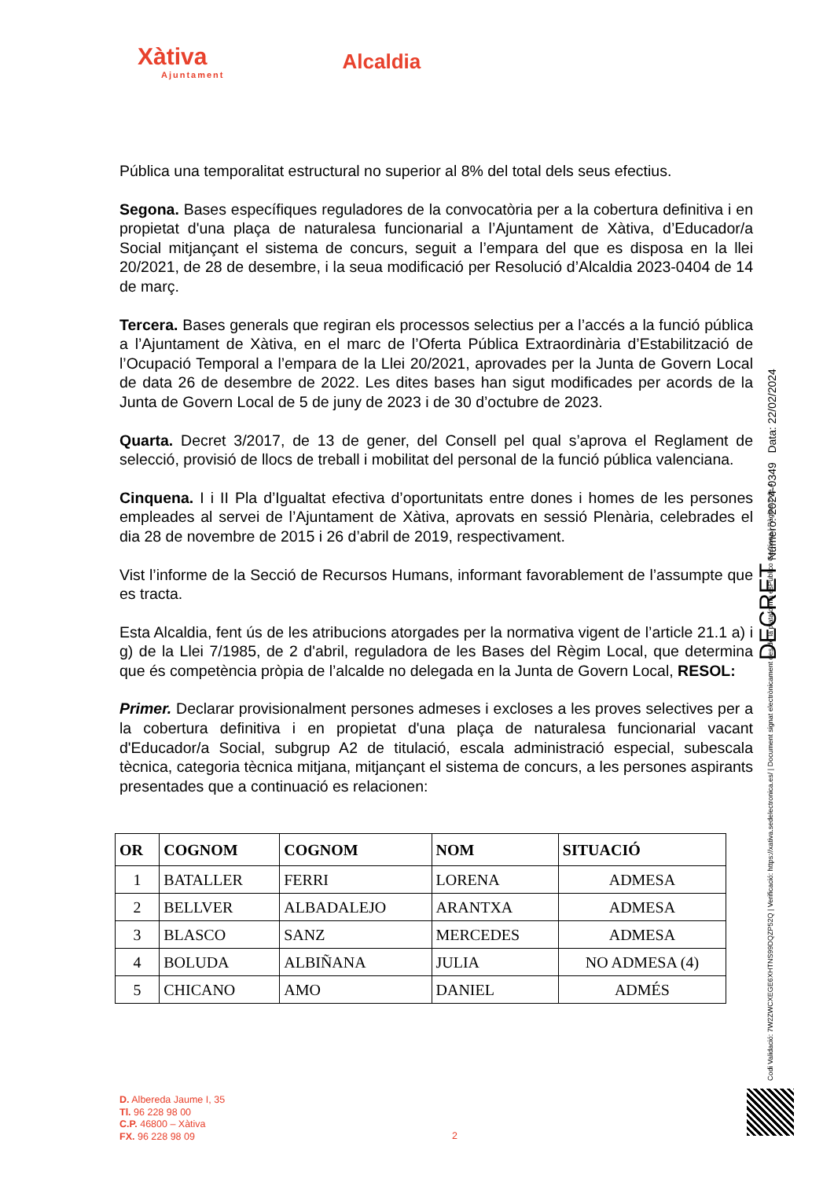Xàtiva
Ajuntament
Alcaldia
Pública una temporalitat estructural no superior al 8% del total dels seus efectius.
Segona. Bases específiques reguladores de la convocatòria per a la cobertura definitiva i en propietat d'una plaça de naturalesa funcionarial a l’Ajuntament de Xàtiva, d’Educador/a Social mitjançant el sistema de concurs, seguit a l’empara del que es disposa en la llei 20/2021, de 28 de desembre, i la seua modificació per Resolució d’Alcaldia 2023-0404 de 14 de març.
Tercera. Bases generals que regiran els processos selectius per a l’accés a la funció pública a l’Ajuntament de Xàtiva, en el marc de l’Oferta Pública Extraordinària d’Estabilització de l’Ocupació Temporal a l’empara de la Llei 20/2021, aprovades per la Junta de Govern Local de data 26 de desembre de 2022. Les dites bases han sigut modificades per acords de la Junta de Govern Local de 5 de juny de 2023 i de 30 d’octubre de 2023.
Quarta. Decret 3/2017, de 13 de gener, del Consell pel qual s’aprova el Reglament de selecció, provisió de llocs de treball i mobilitat del personal de la funció pública valenciana.
Cinquena. I i II Pla d’Igualtat efectiva d’oportunitats entre dones i homes de les persones empleades al servei de l’Ajuntament de Xàtiva, aprovats en sessió Plenària, celebrades el dia 28 de novembre de 2015 i 26 d’abril de 2019, respectivament.
Vist l’informe de la Secció de Recursos Humans, informant favorablement de l’assumpte que es tracta.
Esta Alcaldia, fent ús de les atribucions atorgades per la normativa vigent de l’article 21.1 a) i g) de la Llei 7/1985, de 2 d'abril, reguladora de les Bases del Règim Local, que determina que és competència pròpia de l’alcalde no delegada en la Junta de Govern Local, RESOL:
Primer. Declarar provisionalment persones admeses i excloses a les proves selectives per a la cobertura definitiva i en propietat d'una plaça de naturalesa funcionarial vacant d'Educador/a Social, subgrup A2 de titulació, escala administració especial, subescala tècnica, categoria tècnica mitjana, mitjançant el sistema de concurs, a les persones aspirants presentades que a continuació es relacionen:
| OR | COGNOM | COGNOM | NOM | SITUACIÓ |
| --- | --- | --- | --- | --- |
| 1 | BATALLER | FERRI | LORENA | ADMESA |
| 2 | BELLVER | ALBADALEJO | ARANTXA | ADMESA |
| 3 | BLASCO | SANZ | MERCEDES | ADMESA |
| 4 | BOLUDA | ALBIÑANA | JULIA | NO ADMESA (4) |
| 5 | CHICANO | AMO | DANIEL | ADMÉS |
D. Albereda Jaume I, 35
Tl. 96 228 98 00
C.P. 46800 – Xàtiva
FX. 96 228 98 09
2
DECRET Número: 2024-0349 Data: 22/02/2024
Codi Validació: 7W2ZWCXEGE6XHTNS99DQZP52Q | Verificació: https://xativa.sedelectronica.es/ | Document signat electrònicament des de la plataforma esPublico Gestiona | Pàgina 2 de 4